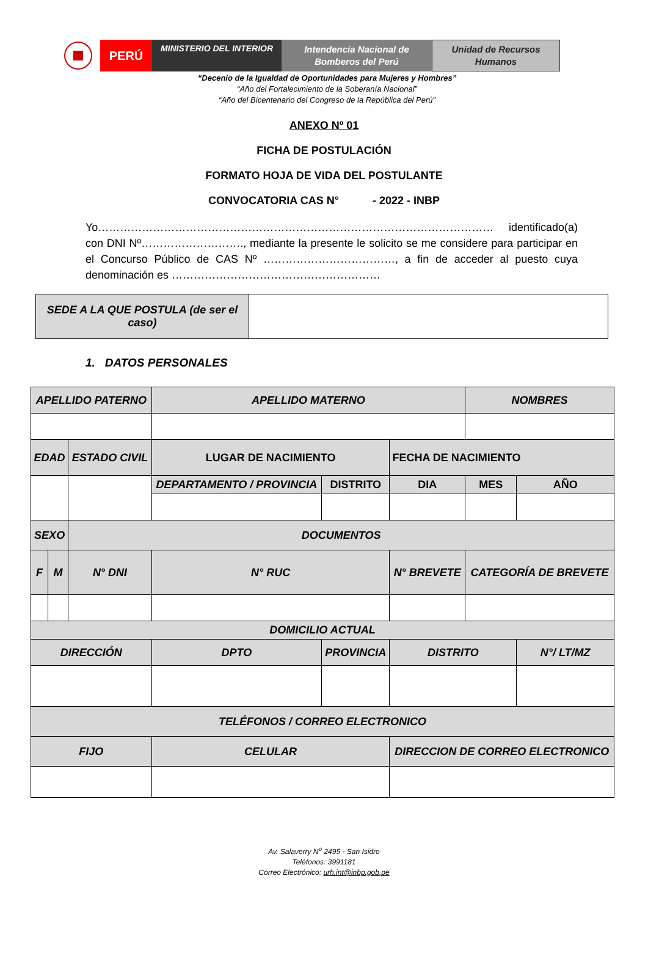PERÚ
MINISTERIO DEL INTERIOR
Intendencia Nacional de
Bomberos del Perú
Unidad de Recursos
Humanos
“Decenio de la Igualdad de Oportunidades para Mujeres y Hombres”
“Año del Fortalecimiento de la Soberanía Nacional”
“Año del Bicentenario del Congreso de la República del Perú”
ANEXO Nº 01
FICHA DE POSTULACIÓN
FORMATO HOJA DE VIDA DEL POSTULANTE
CONVOCATORIA CAS N° - 2022 - INBP
Yo……………………………………………………………………………………………… identificado(a) con DNI Nº………………………., mediante la presente le solicito se me considere para participar en el Concurso Público de CAS Nº ………………………………, a fin de acceder al puesto cuya denominación es …………………………………………………
| SEDE A LA QUE POSTULA (de ser el caso) | |
1. DATOS PERSONALES
| APELLIDO PATERNO | | | | APELLIDO MATERNO | | | NOMBRES | |
| EDAD | | ESTADO CIVIL | LUGAR DE NACIMIENTO | | | FECHA DE NACIMIENTO | | |
| | | | DEPARTAMENTO / PROVINCIA | | DISTRITO | DIA | MES | AÑO |
| SEXO | | DOCUMENTOS | | | | | | |
| F | M | N° DNI | | N° RUC | | N° BREVETE | CATEGORÍA DE BREVETE | |
| DOMICILIO ACTUAL | | | | | | | | |
| DIRECCIÓN | | | | DPTO | PROVINCIA | DISTRITO | | N°/ LT/MZ |
| TELÉFONOS / CORREO ELECTRONICO | | | | | | | | |
| FIJO | | | | CELULAR | | DIRECCION DE CORREO ELECTRONICO | | |
Av. Salaverry N<sup>o</sup> 2495 - San Isidro
Teléfonos: 3991181
Correo Electrónico: urh.int@inbp.gob.pe